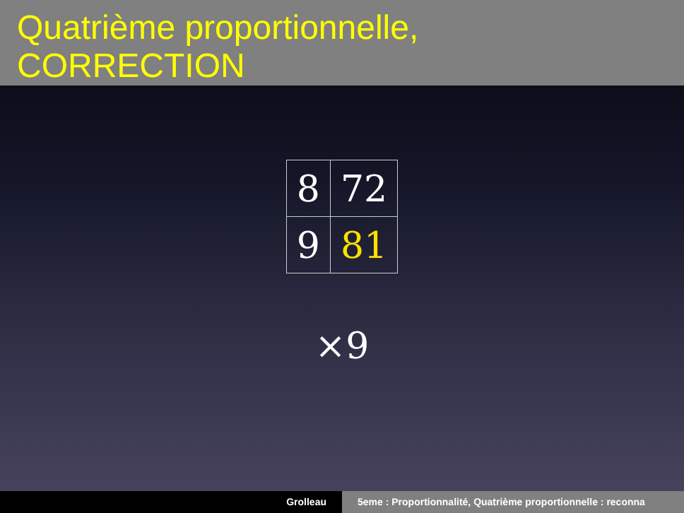Quatrième proportionnelle,
CORRECTION
| 8 | 72 |
| 9 | 81 |
×9
Grolleau 5eme : Proportionnalité, Quatrième proportionnelle : reconna